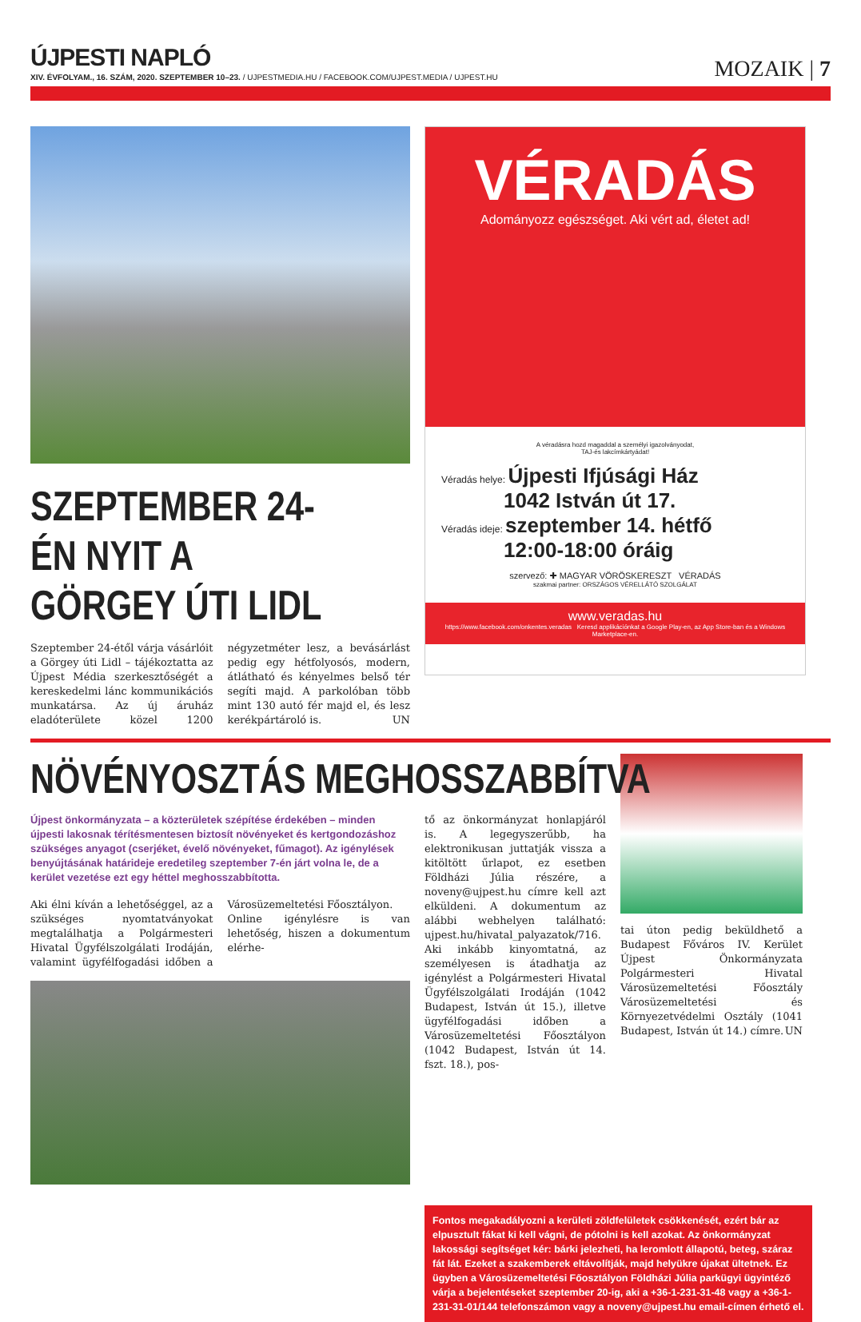ÚJPESTI NAPLÓ
XIV. ÉVFOLYAM., 16. SZÁM, 2020. SZEPTEMBER 10–23. / UJPESTMEDIA.HU / FACEBOOK.COM/UJPEST.MEDIA / UJPEST.HU
MOZAIK | 7
SZEPTEMBER 24-ÉN NYIT A GÖRGEY ÚTI LIDL
Szeptember 24-étől várja vásárlóit a Görgey úti Lidl – tájékoztatta az Újpest Média szerkesztőségét a kereskedelmi lánc kommunikációs munkatársa. Az új áruház eladóterülete közel 1200 négyzetméter lesz, a bevásárlást pedig egy hétfolyosós, modern, átlátható és kényelmes belső tér segíti majd. A parkolóban több mint 130 autó fér majd el, és lesz kerékpártároló is. UN
VÉRADÁS
Adományozz egészséget. Aki vért ad, életet ad!
A véradásra hozd magaddal a személyi igazolványodat,
TAJ-és lakcímkártyádat!
Véradás helye: Újpesti Ifjúsági Ház
1042 István út 17.
Véradás ideje: szeptember 14. hétfő
12:00-18:00 óráig
szervező: ✚ MAGYAR VÖRÖSKERESZT VÉRADÁS
szakmai partner: ORSZÁGOS VÉRELLÁTÓ SZOLGÁLAT
www.veradas.hu
https://www.facebook.com/onkentes.veradas Keresd applikációnkat a Google Play-en, az App Store-ban és a Windows Marketplace-en.
NÖVÉNYOSZTÁS MEGHOSSZABBÍTVA
Újpest önkormányzata – a közterületek szépítése érdekében – minden újpesti lakosnak térítésmentesen biztosít növényeket és kertgondozáshoz szükséges anyagot (cserjéket, évelő növényeket, fűmagot). Az igénylések benyújtásának határideje eredetileg szeptember 7-én járt volna le, de a kerület vezetése ezt egy héttel meghosszabbította.
Aki élni kíván a lehetőséggel, az a szükséges nyomtatványokat megtalálhatja a Polgármesteri Hivatal Ügyfélszolgálati Irodáján, valamint ügyfélfogadási időben a Városüzemeltetési Főosztályon.
Online igénylésre is van lehetőség, hiszen a dokumentum elérhe-
tő az önkormányzat honlapjáról is. A legegyszerűbb, ha elektronikusan juttatják vissza a kitöltött űrlapot, ez esetben Földházi Júlia részére, a noveny@ujpest.hu címre kell azt elküldeni. A dokumentum az alábbi webhelyen található: ujpest.hu/hivatal_palyazatok/716.
Aki inkább kinyomtatná, az személyesen is átadhatja az igénylést a Polgármesteri Hivatal Ügyfélszolgálati Irodáján (1042 Budapest, István út 15.), illetve ügyfélfogadási időben a Városüzemeltetési Főosztályon (1042 Budapest, István út 14. fszt. 18.), pos-
tai úton pedig beküldhető a Budapest Főváros IV. Kerület Újpest Önkormányzata Polgármesteri Hivatal Városüzemeltetési Főosztály Városüzemeltetési és Környezetvédelmi Osztály (1041 Budapest, István út 14.) címre. UN
Fontos megakadályozni a kerületi zöldfelületek csökkenését, ezért bár az elpusztult fákat ki kell vágni, de pótolni is kell azokat. Az önkormányzat lakossági segítséget kér: bárki jelezheti, ha leromlott állapotú, beteg, száraz fát lát. Ezeket a szakemberek eltávolítják, majd helyükre újakat ültetnek. Ez ügyben a Városüzemeltetési Főosztályon Földházi Júlia parkügyi ügyintéző várja a bejelentéseket szeptember 20-ig, aki a +36-1-231-31-48 vagy a +36-1-231-31-01/144 telefonszámon vagy a noveny@ujpest.hu email-címen érhető el.